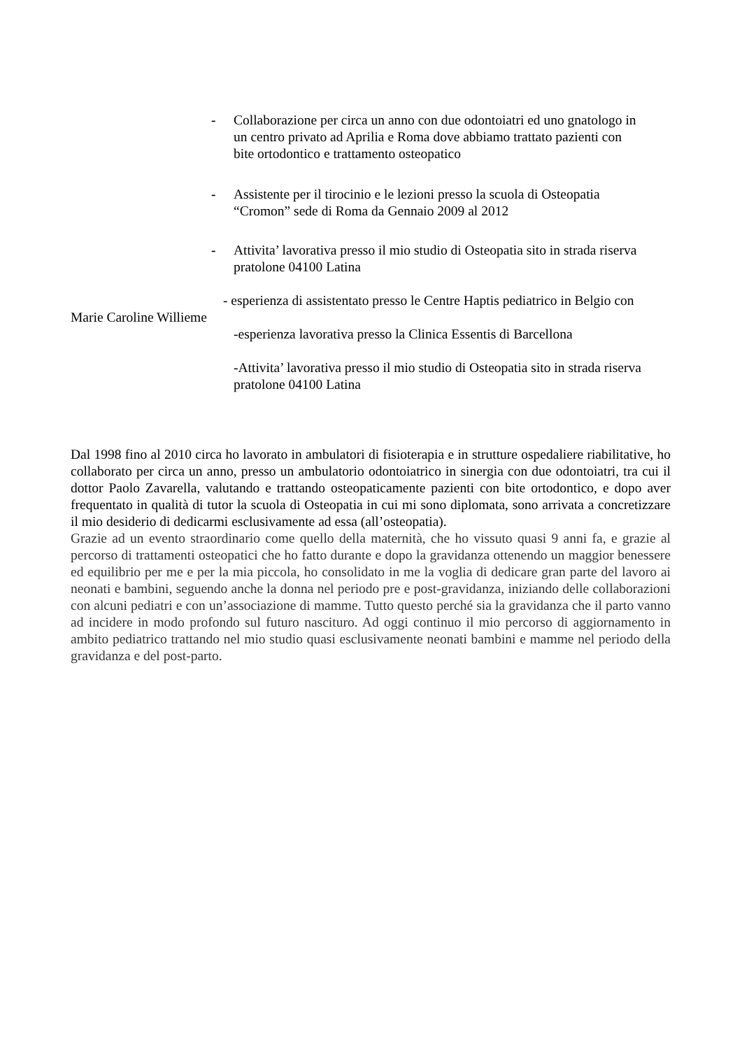-
Collaborazione per circa un anno con due odontoiatri ed uno gnatologo in un centro privato ad Aprilia e Roma dove abbiamo trattato pazienti con bite ortodontico e trattamento osteopatico
-
Assistente per il tirocinio e le lezioni presso la scuola di Osteopatia “Cromon” sede di Roma da Gennaio 2009 al 2012
-
Attivita’ lavorativa presso il mio studio di Osteopatia sito in strada riserva pratolone 04100 Latina
- esperienza di assistentato presso le Centre Haptis pediatrico in Belgio con
Marie Caroline Willieme
-esperienza lavorativa presso la Clinica Essentis di Barcellona
-Attivita’ lavorativa presso il mio studio di Osteopatia sito in strada riserva pratolone 04100 Latina
Dal 1998 fino al 2010 circa ho lavorato in ambulatori di fisioterapia e in strutture ospedaliere riabilitative, ho collaborato per circa un anno, presso un ambulatorio odontoiatrico in sinergia con due odontoiatri, tra cui il dottor Paolo Zavarella, valutando e trattando osteopaticamente pazienti con bite ortodontico, e dopo aver frequentato in qualità di tutor la scuola di Osteopatia in cui mi sono diplomata, sono arrivata a concretizzare il mio desiderio di dedicarmi esclusivamente ad essa (all’osteopatia).
Grazie ad un evento straordinario come quello della maternità, che ho vissuto quasi 9 anni fa, e grazie al percorso di trattamenti osteopatici che ho fatto durante e dopo la gravidanza ottenendo un maggior benessere ed equilibrio per me e per la mia piccola, ho consolidato in me la voglia di dedicare gran parte del lavoro ai neonati e bambini, seguendo anche la donna nel periodo pre e post-gravidanza, iniziando delle collaborazioni con alcuni pediatri e con un’associazione di mamme. Tutto questo perché sia la gravidanza che il parto vanno ad incidere in modo profondo sul futuro nascituro. Ad oggi continuo il mio percorso di aggiornamento in ambito pediatrico trattando nel mio studio quasi esclusivamente neonati bambini e mamme nel periodo della gravidanza e del post-parto.